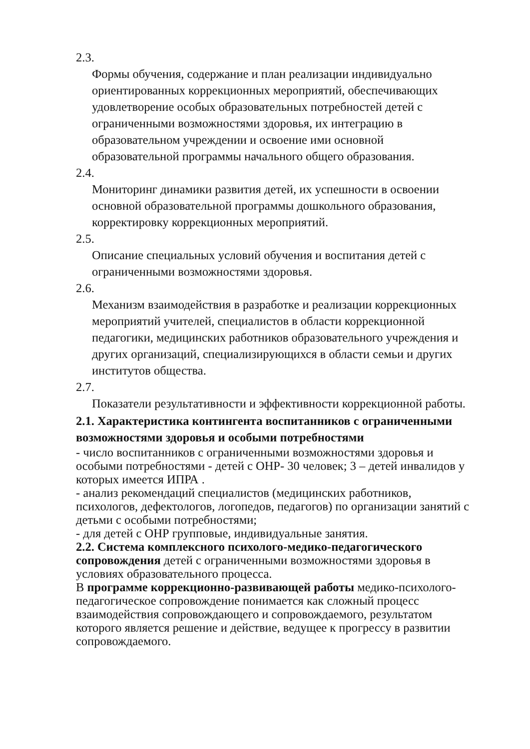2.3.
Формы обучения, содержание и план реализации индивидуально ориентированных коррекционных мероприятий, обеспечивающих удовлетворение особых образовательных потребностей детей с ограниченными возможностями здоровья, их интеграцию в образовательном учреждении и освоение ими основной образовательной программы начального общего образования.
2.4.
Мониторинг динамики развития детей, их успешности в освоении основной образовательной программы дошкольного образования, корректировку коррекционных мероприятий.
2.5.
Описание специальных условий обучения и воспитания детей с ограниченными возможностями здоровья.
2.6.
Механизм взаимодействия в разработке и реализации коррекционных мероприятий учителей, специалистов в области коррекционной педагогики, медицинских работников образовательного учреждения и других организаций, специализирующихся в области семьи и других институтов общества.
2.7.
Показатели результативности и эффективности коррекционной работы.
2.1. Характеристика контингента воспитанников с ограниченными возможностями здоровья и особыми потребностями
- число воспитанников с ограниченными возможностями здоровья и особыми потребностями - детей с ОНР- 30 человек; 3 – детей инвалидов у которых имеется ИПРА .
- анализ рекомендаций специалистов (медицинских работников, психологов, дефектологов, логопедов, педагогов) по организации занятий с детьми с особыми потребностями;
- для детей с ОНР групповые, индивидуальные занятия.
2.2. Система комплексного психолого-медико-педагогического сопровождения детей с ограниченными возможностями здоровья в условиях образовательного процесса.
В программе коррекционно-развивающей работы медико-психолого-педагогическое сопровождение понимается как сложный процесс взаимодействия сопровождающего и сопровождаемого, результатом которого является решение и действие, ведущее к прогрессу в развитии сопровождаемого.